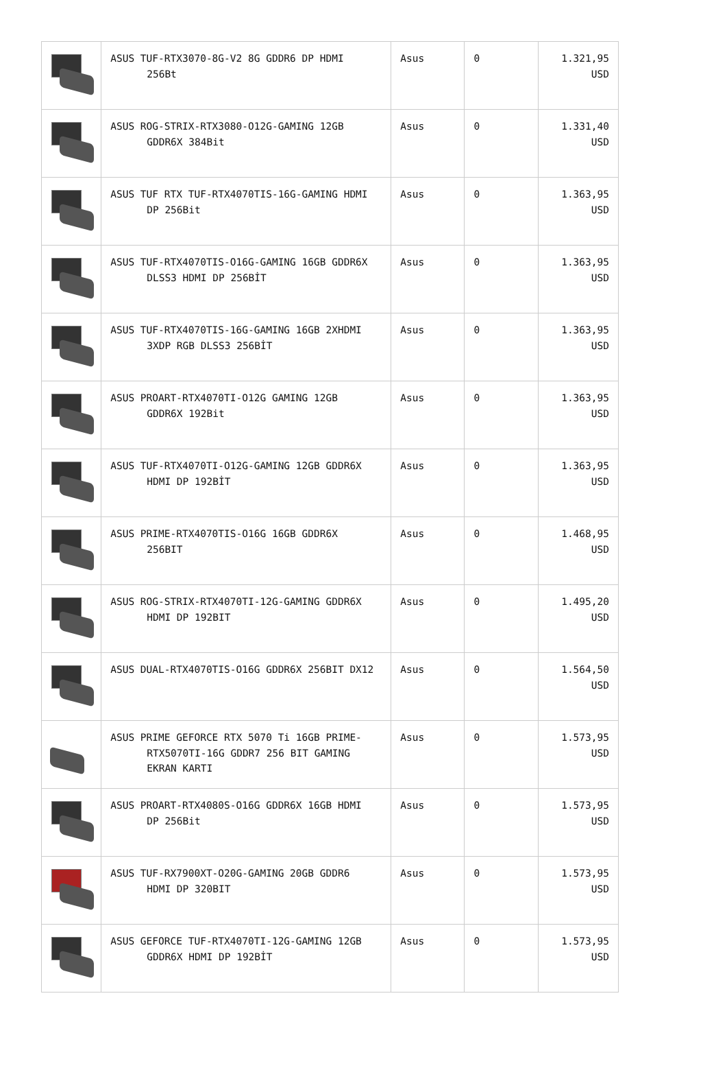| | ASUS TUF-RTX3070-8G-V2 8G GDDR6 DP HDMI 256Bt | Asus | 0 | 1.321,95 USD |
| | ASUS ROG-STRIX-RTX3080-O12G-GAMING 12GB GDDR6X 384Bit | Asus | 0 | 1.331,40 USD |
| | ASUS TUF RTX TUF-RTX4070TIS-16G-GAMING HDMI DP 256Bit | Asus | 0 | 1.363,95 USD |
| | ASUS TUF-RTX4070TIS-O16G-GAMING 16GB GDDR6X DLSS3 HDMI DP 256BİT | Asus | 0 | 1.363,95 USD |
| | ASUS TUF-RTX4070TIS-16G-GAMING 16GB 2XHDMI 3XDP RGB DLSS3 256BİT | Asus | 0 | 1.363,95 USD |
| | ASUS PROART-RTX4070TI-O12G GAMING 12GB GDDR6X 192Bit | Asus | 0 | 1.363,95 USD |
| | ASUS TUF-RTX4070TI-O12G-GAMING 12GB GDDR6X HDMI DP 192BİT | Asus | 0 | 1.363,95 USD |
| | ASUS PRIME-RTX4070TIS-O16G 16GB GDDR6X 256BIT | Asus | 0 | 1.468,95 USD |
| | ASUS ROG-STRIX-RTX4070TI-12G-GAMING GDDR6X HDMI DP 192BIT | Asus | 0 | 1.495,20 USD |
| | ASUS DUAL-RTX4070TIS-O16G GDDR6X 256BIT DX12 | Asus | 0 | 1.564,50 USD |
| | ASUS PRIME GEFORCE RTX 5070 Ti 16GB PRIME- RTX5070TI-16G GDDR7 256 BIT GAMING EKRAN KARTI | Asus | 0 | 1.573,95 USD |
| | ASUS PROART-RTX4080S-O16G GDDR6X 16GB HDMI DP 256Bit | Asus | 0 | 1.573,95 USD |
| | ASUS TUF-RX7900XT-O20G-GAMING 20GB GDDR6 HDMI DP 320BIT | Asus | 0 | 1.573,95 USD |
| | ASUS GEFORCE TUF-RTX4070TI-12G-GAMING 12GB GDDR6X HDMI DP 192BİT | Asus | 0 | 1.573,95 USD |